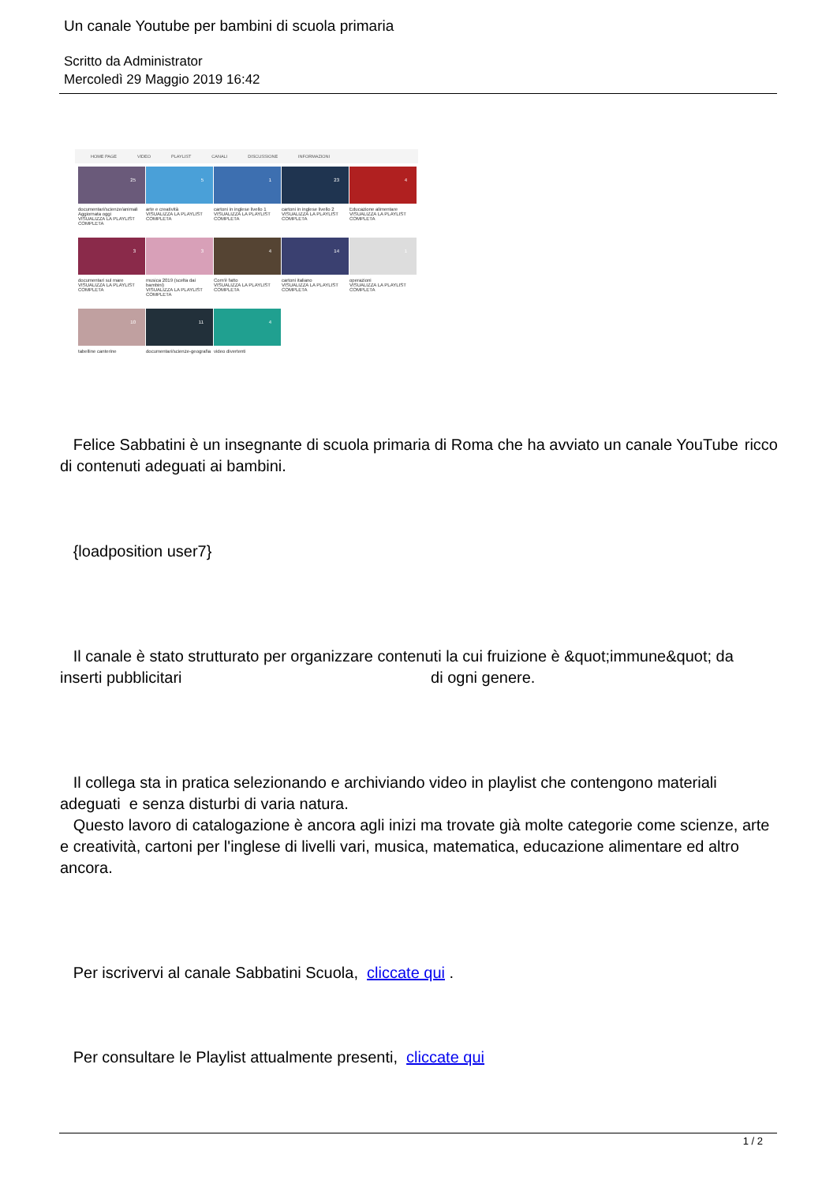Un canale Youtube per bambini di scuola primaria
Scritto da Administrator
Mercoledì 29 Maggio 2019 16:42
HOME PAGE VIDEO PLAYLIST CANALI DISCUSSIONE INFORMAZIONI
25
documentari/scienze/animali
Aggiornata oggi
VISUALIZZA LA PLAYLIST COMPLETA
5
arte e creatività
VISUALIZZA LA PLAYLIST COMPLETA
1
cartoni in inglese livello 1
VISUALIZZA LA PLAYLIST COMPLETA
23
cartoni in inglese livello 2
VISUALIZZA LA PLAYLIST COMPLETA
4
Educazione alimentare
VISUALIZZA LA PLAYLIST COMPLETA
3
documentari sul mare
VISUALIZZA LA PLAYLIST COMPLETA
3
musica 2019 (scelta dai bambini)
VISUALIZZA LA PLAYLIST COMPLETA
4
Com'è fatto
VISUALIZZA LA PLAYLIST COMPLETA
14
cartoni italiano
VISUALIZZA LA PLAYLIST COMPLETA
1
operazioni
VISUALIZZA LA PLAYLIST COMPLETA
10
tabelline canterine
11
documentari/scienze-geografia
4
video divertenti
Felice Sabbatini è un insegnante di scuola primaria di Roma che ha avviato un canale YouTube ricco
di contenuti adeguati ai bambini.
{loadposition user7}
Il canale è stato strutturato per organizzare contenuti la cui fruizione è &quot;immune&quot; da inserti pubblicitari di ogni genere.
Il collega sta in pratica selezionando e archiviando video in playlist che contengono materiali adeguati e senza disturbi di varia natura.
Questo lavoro di catalogazione è ancora agli inizi ma trovate già molte categorie come scienze, arte e creatività, cartoni per l'inglese di livelli vari, musica, matematica, educazione alimentare ed altro ancora.
Per iscrivervi al canale Sabbatini Scuola, cliccate qui .
Per consultare le Playlist attualmente presenti, cliccate qui
1 / 2